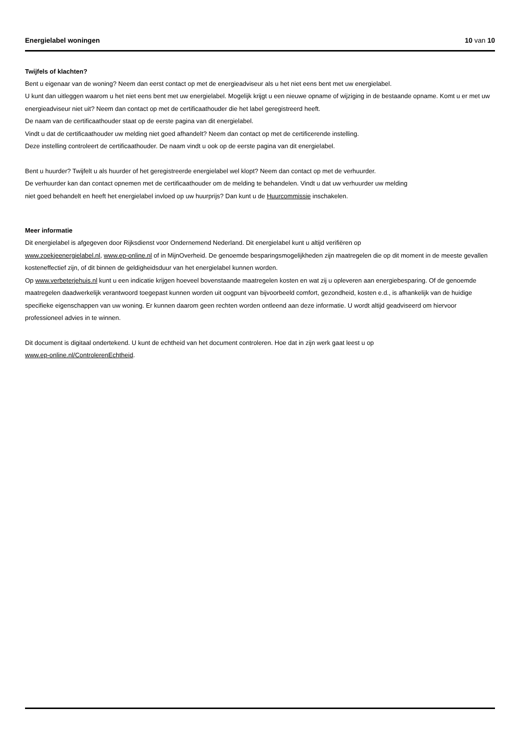Energielabel woningen 10 van 10
Twijfels of klachten?
Bent u eigenaar van de woning? Neem dan eerst contact op met de energieadviseur als u het niet eens bent met uw energielabel.
U kunt dan uitleggen waarom u het niet eens bent met uw energielabel. Mogelijk krijgt u een nieuwe opname of wijziging in de bestaande opname. Komt u er met uw energieadviseur niet uit? Neem dan contact op met de certificaathouder die het label geregistreerd heeft.
De naam van de certificaathouder staat op de eerste pagina van dit energielabel.
Vindt u dat de certificaathouder uw melding niet goed afhandelt? Neem dan contact op met de certificerende instelling.
Deze instelling controleert de certificaathouder. De naam vindt u ook op de eerste pagina van dit energielabel.
Bent u huurder? Twijfelt u als huurder of het geregistreerde energielabel wel klopt? Neem dan contact op met de verhuurder.
De verhuurder kan dan contact opnemen met de certificaathouder om de melding te behandelen. Vindt u dat uw verhuurder uw melding
niet goed behandelt en heeft het energielabel invloed op uw huurprijs? Dan kunt u de Huurcommissie inschakelen.
Meer informatie
Dit energielabel is afgegeven door Rijksdienst voor Ondernemend Nederland. Dit energielabel kunt u altijd verifiëren op
www.zoekjeenergielabel.nl, www.ep-online.nl of in MijnOverheid. De genoemde besparingsmogelijkheden zijn maatregelen die op dit moment in de meeste gevallen kosteneffectief zijn, of dit binnen de geldigheidsduur van het energielabel kunnen worden.
Op www.verbeterjehuis.nl kunt u een indicatie krijgen hoeveel bovenstaande maatregelen kosten en wat zij u opleveren aan energiebesparing. Of de genoemde maatregelen daadwerkelijk verantwoord toegepast kunnen worden uit oogpunt van bijvoorbeeld comfort, gezondheid, kosten e.d., is afhankelijk van de huidige specifieke eigenschappen van uw woning. Er kunnen daarom geen rechten worden ontleend aan deze informatie. U wordt altijd geadviseerd om hiervoor professioneel advies in te winnen.
Dit document is digitaal ondertekend. U kunt de echtheid van het document controleren. Hoe dat in zijn werk gaat leest u op
www.ep-online.nl/ControlerenEchtheid.